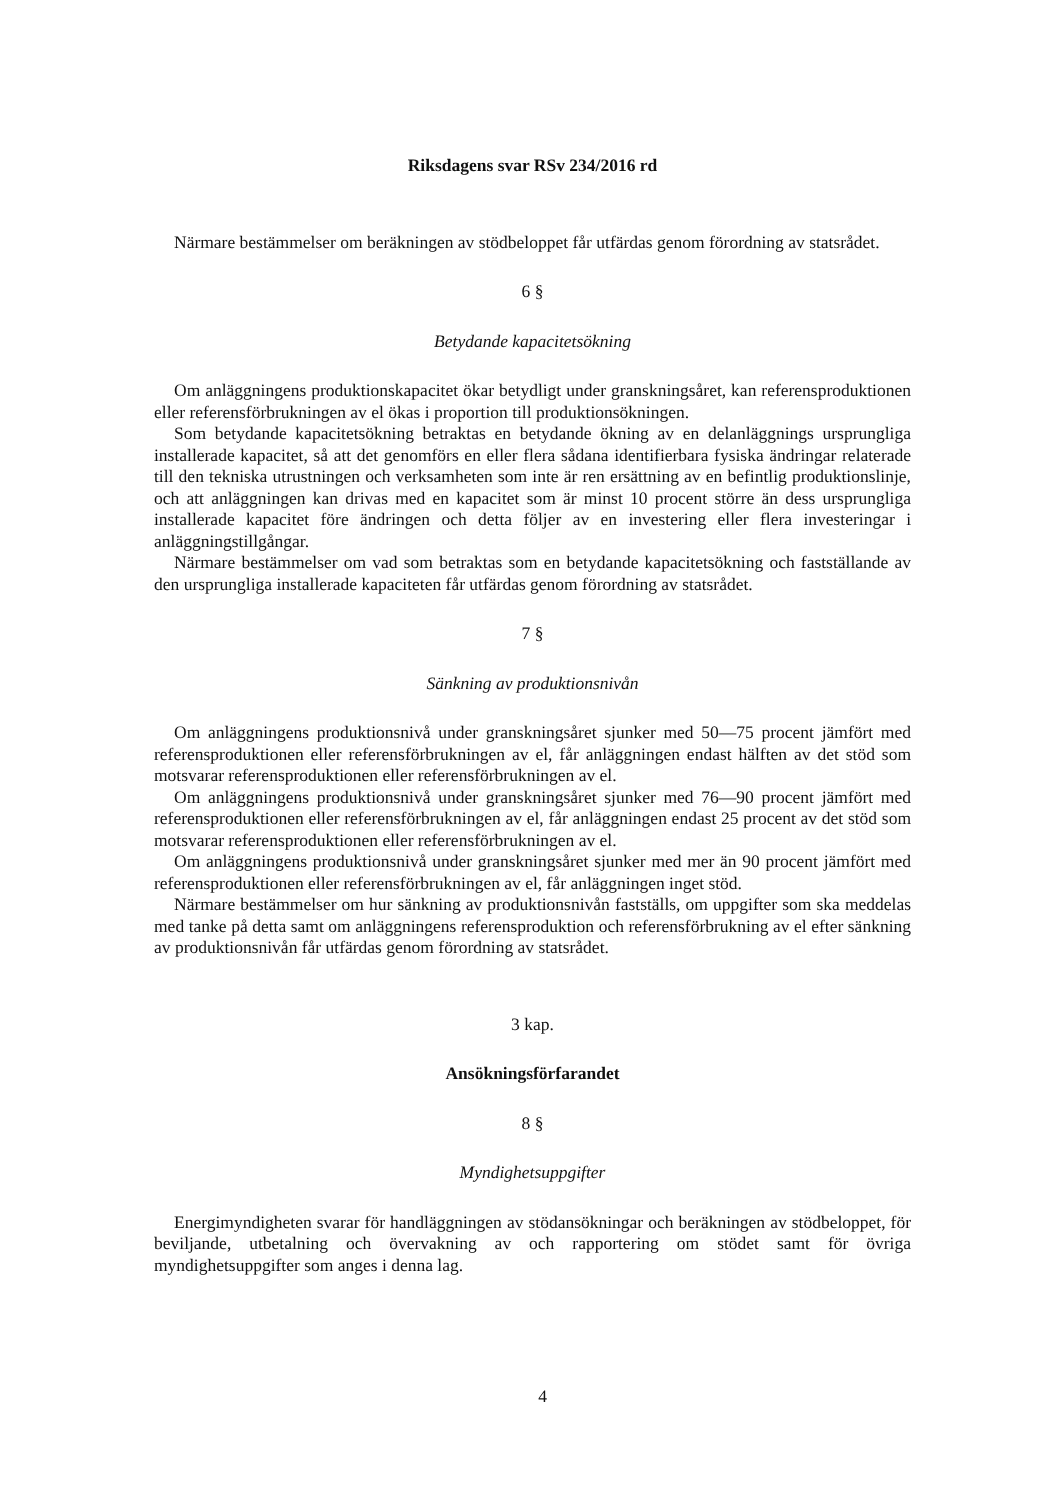Riksdagens svar RSv 234/2016 rd
Närmare bestämmelser om beräkningen av stödbeloppet får utfärdas genom förordning av statsrådet.
6 §
Betydande kapacitetsökning
Om anläggningens produktionskapacitet ökar betydligt under granskningsåret, kan referensproduktionen eller referensförbrukningen av el ökas i proportion till produktionsökningen.
Som betydande kapacitetsökning betraktas en betydande ökning av en delanläggnings ursprungliga installerade kapacitet, så att det genomförs en eller flera sådana identifierbara fysiska ändringar relaterade till den tekniska utrustningen och verksamheten som inte är ren ersättning av en befintlig produktionslinje, och att anläggningen kan drivas med en kapacitet som är minst 10 procent större än dess ursprungliga installerade kapacitet före ändringen och detta följer av en investering eller flera investeringar i anläggningstillgångar.
Närmare bestämmelser om vad som betraktas som en betydande kapacitetsökning och fastställande av den ursprungliga installerade kapaciteten får utfärdas genom förordning av statsrådet.
7 §
Sänkning av produktionsnivån
Om anläggningens produktionsnivå under granskningsåret sjunker med 50—75 procent jämfört med referensproduktionen eller referensförbrukningen av el, får anläggningen endast hälften av det stöd som motsvarar referensproduktionen eller referensförbrukningen av el.
Om anläggningens produktionsnivå under granskningsåret sjunker med 76—90 procent jämfört med referensproduktionen eller referensförbrukningen av el, får anläggningen endast 25 procent av det stöd som motsvarar referensproduktionen eller referensförbrukningen av el.
Om anläggningens produktionsnivå under granskningsåret sjunker med mer än 90 procent jämfört med referensproduktionen eller referensförbrukningen av el, får anläggningen inget stöd.
Närmare bestämmelser om hur sänkning av produktionsnivån fastställs, om uppgifter som ska meddelas med tanke på detta samt om anläggningens referensproduktion och referensförbrukning av el efter sänkning av produktionsnivån får utfärdas genom förordning av statsrådet.
3 kap.
Ansökningsförfarandet
8 §
Myndighetsuppgifter
Energimyndigheten svarar för handläggningen av stödansökningar och beräkningen av stödbeloppet, för beviljande, utbetalning och övervakning av och rapportering om stödet samt för övriga myndighetsuppgifter som anges i denna lag.
4